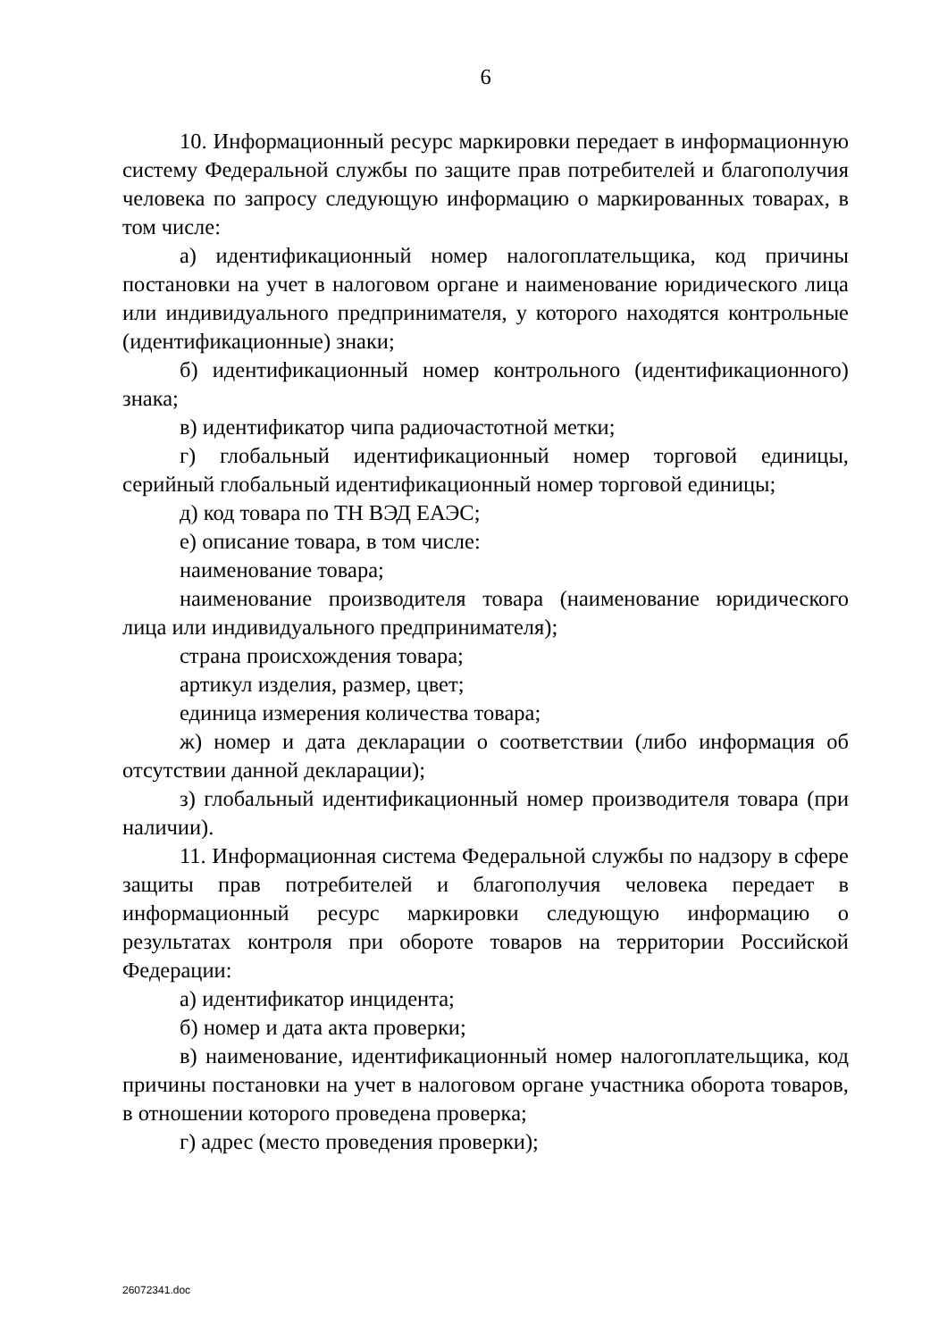6
10. Информационный ресурс маркировки передает в информационную систему Федеральной службы по защите прав потребителей и благополучия человека по запросу следующую информацию о маркированных товарах, в том числе:
а) идентификационный номер налогоплательщика, код причины постановки на учет в налоговом органе и наименование юридического лица или индивидуального предпринимателя, у которого находятся контрольные (идентификационные) знаки;
б) идентификационный номер контрольного (идентификационного) знака;
в) идентификатор чипа радиочастотной метки;
г) глобальный идентификационный номер торговой единицы, серийный глобальный идентификационный номер торговой единицы;
д) код товара по ТН ВЭД ЕАЭС;
е) описание товара, в том числе:
наименование товара;
наименование производителя товара (наименование юридического лица или индивидуального предпринимателя);
страна происхождения товара;
артикул изделия, размер, цвет;
единица измерения количества товара;
ж) номер и дата декларации о соответствии (либо информация об отсутствии данной декларации);
з) глобальный идентификационный номер производителя товара (при наличии).
11. Информационная система Федеральной службы по надзору в сфере защиты прав потребителей и благополучия человека передает в информационный ресурс маркировки следующую информацию о результатах контроля при обороте товаров на территории Российской Федерации:
а) идентификатор инцидента;
б) номер и дата акта проверки;
в) наименование, идентификационный номер налогоплательщика, код причины постановки на учет в налоговом органе участника оборота товаров, в отношении которого проведена проверка;
г) адрес (место проведения проверки);
26072341.doc